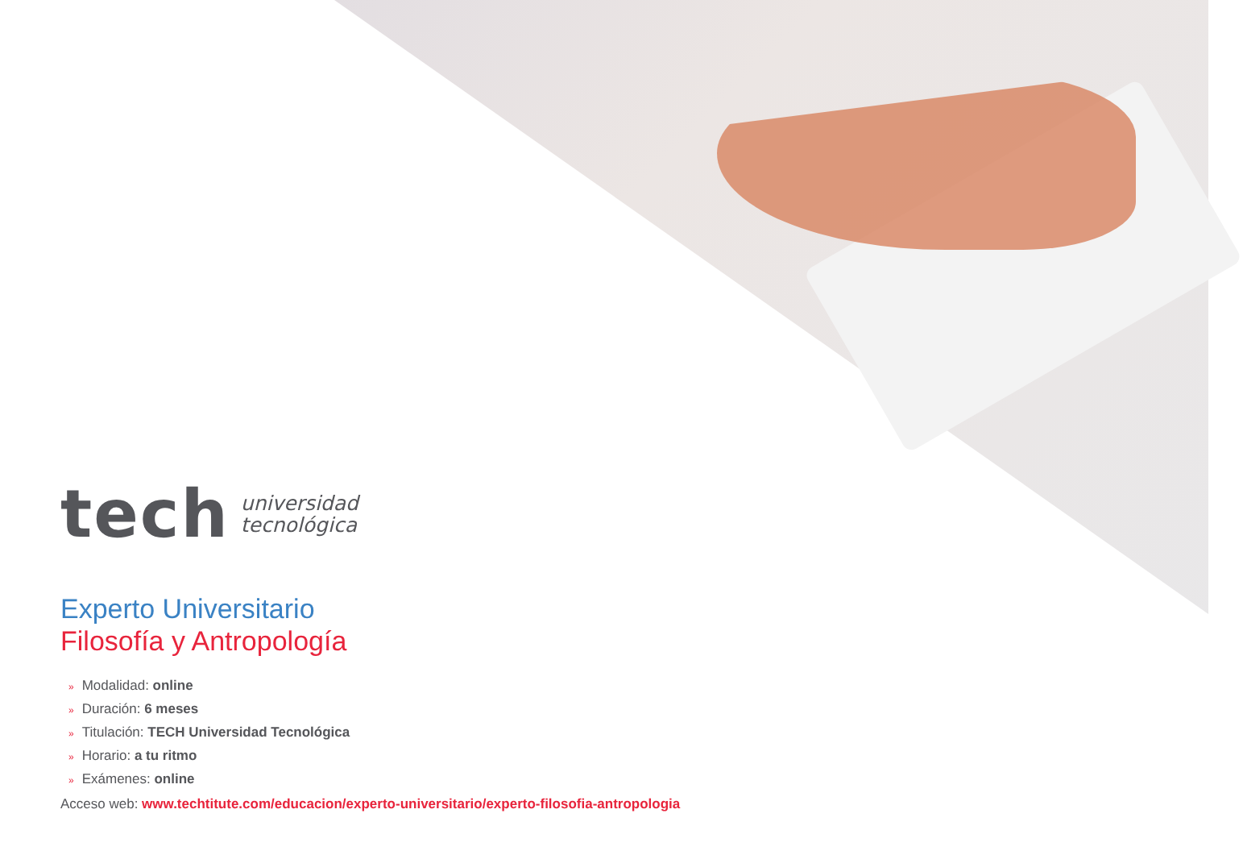tech
universidad
tecnológica
Experto Universitario
Filosofía y Antropología
» Modalidad: online
» Duración: 6 meses
» Titulación: TECH Universidad Tecnológica
» Horario: a tu ritmo
» Exámenes: online
Acceso web: www.techtitute.com/educacion/experto-universitario/experto-filosofia-antropologia